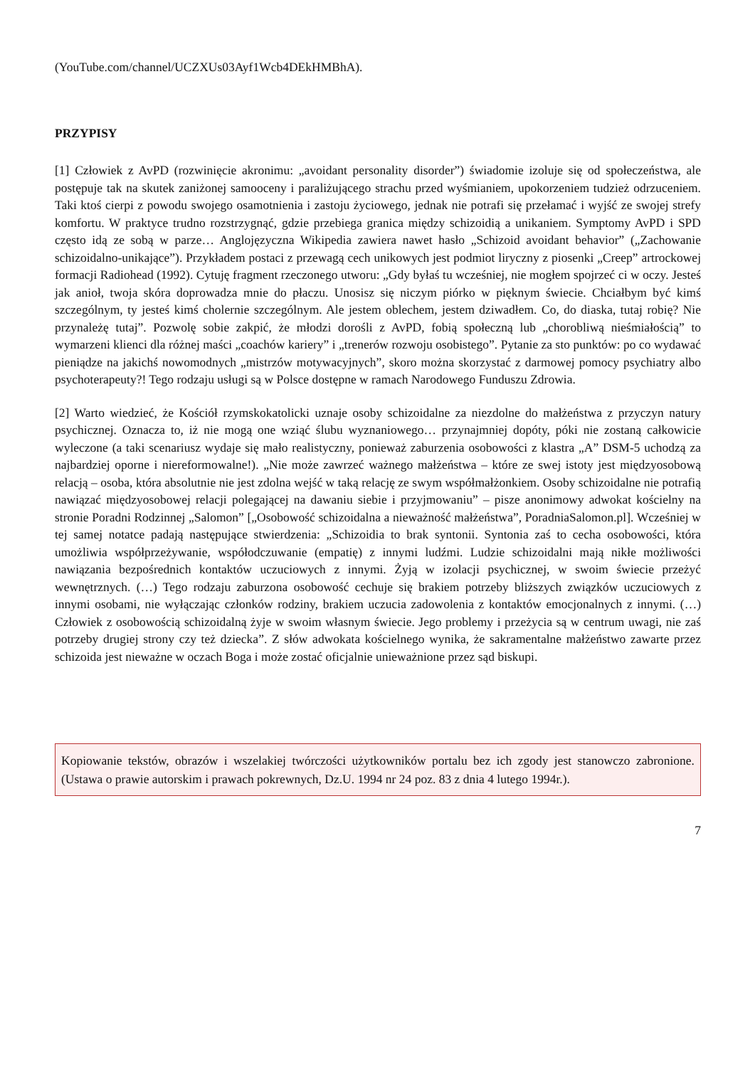(YouTube.com/channel/UCZXUs03Ayf1Wcb4DEkHMBhA).
PRZYPISY
[1] Człowiek z AvPD (rozwinięcie akronimu: „avoidant personality disorder”) świadomie izoluje się od społeczeństwa, ale postępuje tak na skutek zaniżonej samooceny i paraliżującego strachu przed wyśmianiem, upokorzeniem tudzież odrzuceniem. Taki ktoś cierpi z powodu swojego osamotnienia i zastoju życiowego, jednak nie potrafi się przełamać i wyjść ze swojej strefy komfortu. W praktyce trudno rozstrzygnąć, gdzie przebiega granica między schizoidią a unikaniem. Symptomy AvPD i SPD często idą ze sobą w parze… Anglojęzyczna Wikipedia zawiera nawet hasło „Schizoid avoidant behavior” („Zachowanie schizoidalno-unikające”). Przykładem postaci z przewagą cech unikowych jest podmiot liryczny z piosenki „Creep” artrockowej formacji Radiohead (1992). Cytuję fragment rzeczonego utworu: „Gdy byłaś tu wcześniej, nie mogłem spojrzeć ci w oczy. Jesteś jak anioł, twoja skóra doprowadza mnie do płaczu. Unosisz się niczym piórko w pięknym świecie. Chciałbym być kimś szczególnym, ty jesteś kimś cholernie szczególnym. Ale jestem oblechem, jestem dziwadłem. Co, do diaska, tutaj robię? Nie przynależę tutaj”. Pozwolę sobie zakpić, że młodzi dorośli z AvPD, fobią społeczną lub „chorobliwą nieśmiałością” to wymarzeni klienci dla różnej maści „coachów kariery” i „trenerów rozwoju osobistego”. Pytanie za sto punktów: po co wydawać pieniądze na jakichś nowomodnych „mistrzów motywacyjnych”, skoro można skorzystać z darmowej pomocy psychiatry albo psychoterapeuty?! Tego rodzaju usługi są w Polsce dostępne w ramach Narodowego Funduszu Zdrowia.
[2] Warto wiedzieć, że Kościół rzymskokatolicki uznaje osoby schizoidalne za niezdolne do małżeństwa z przyczyn natury psychicznej. Oznacza to, iż nie mogą one wziąć ślubu wyznaniowego… przynajmniej dopóty, póki nie zostaną całkowicie wyleczone (a taki scenariusz wydaje się mało realistyczny, ponieważ zaburzenia osobowości z klastra „A” DSM-5 uchodzą za najbardziej oporne i niereformowalne!). „Nie może zawrzeć ważnego małżeństwa – które ze swej istoty jest międzyosobową relacją – osoba, która absolutnie nie jest zdolna wejść w taką relację ze swym współmałżonkiem. Osoby schizoidalne nie potrafią nawiązać międzyosobowej relacji polegającej na dawaniu siebie i przyjmowaniu” – pisze anonimowy adwokat kościelny na stronie Poradni Rodzinnej „Salomon” [„Osobowość schizoidalna a nieważność małżeństwa”, PoradniaSalomon.pl]. Wcześniej w tej samej notatce padają następujące stwierdzenia: „Schizoidia to brak syntonii. Syntonia zaś to cecha osobowości, która umożliwia współprzeżywanie, współodczuwanie (empatię) z innymi ludźmi. Ludzie schizoidalni mają nikłe możliwości nawiązania bezpośrednich kontaktów uczuciowych z innymi. Żyją w izolacji psychicznej, w swoim świecie przeżyć wewnętrznych. (…) Tego rodzaju zaburzona osobowość cechuje się brakiem potrzeby bliższych związków uczuciowych z innymi osobami, nie wyłączając członków rodziny, brakiem uczucia zadowolenia z kontaktów emocjonalnych z innymi. (…) Człowiek z osobowością schizoidalną żyje w swoim własnym świecie. Jego problemy i przeżycia są w centrum uwagi, nie zaś potrzeby drugiej strony czy też dziecka”. Z słów adwokata kościelnego wynika, że sakramentalne małżeństwo zawarte przez schizoida jest nieważne w oczach Boga i może zostać oficjalnie unieważnione przez sąd biskupi.
Kopiowanie tekstów, obrazów i wszelakiej twórczości użytkowników portalu bez ich zgody jest stanowczo zabronione. (Ustawa o prawie autorskim i prawach pokrewnych, Dz.U. 1994 nr 24 poz. 83 z dnia 4 lutego 1994r.).
7